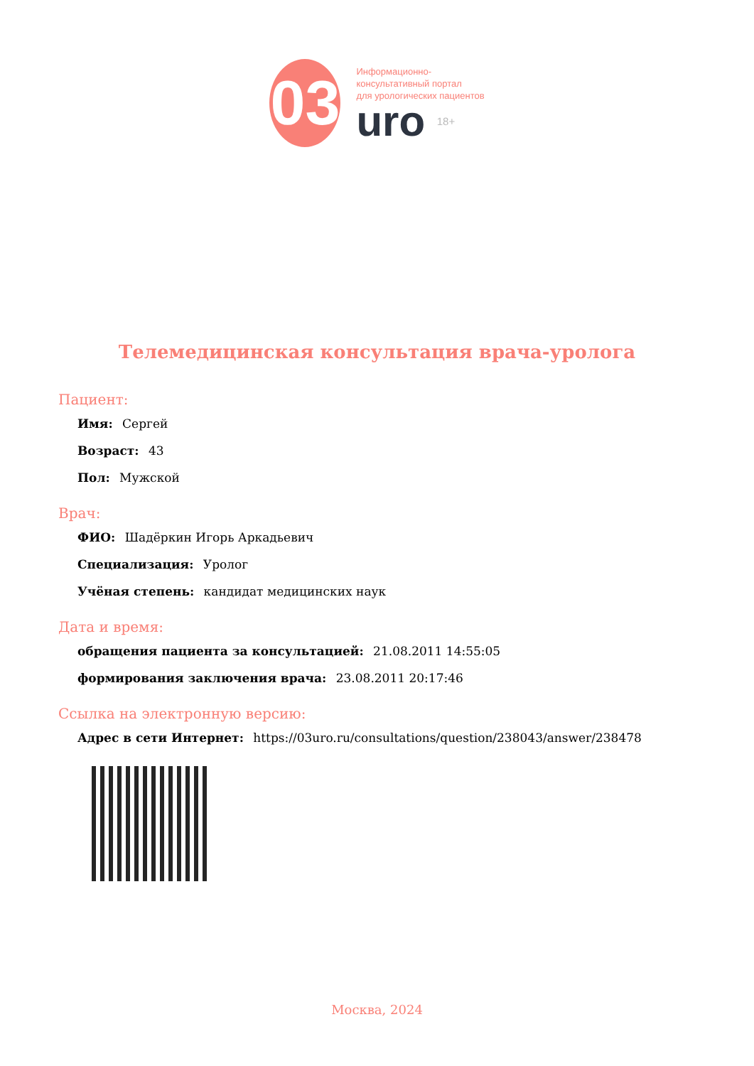03
Информационно-
консультативный портал
для урологических пациентов
uro 18+
Телемедицинская консультация врача-уролога
Пациент:
Имя: Сергей
Возраст: 43
Пол: Мужской
Врач:
ФИО: Шадёркин Игорь Аркадьевич
Специализация: Уролог
Учёная степень: кандидат медицинских наук
Дата и время:
обращения пациента за консультацией: 21.08.2011 14:55:05
формирования заключения врача: 23.08.2011 20:17:46
Ссылка на электронную версию:
Адрес в сети Интернет: https://03uro.ru/consultations/question/238043/answer/238478
Москва, 2024